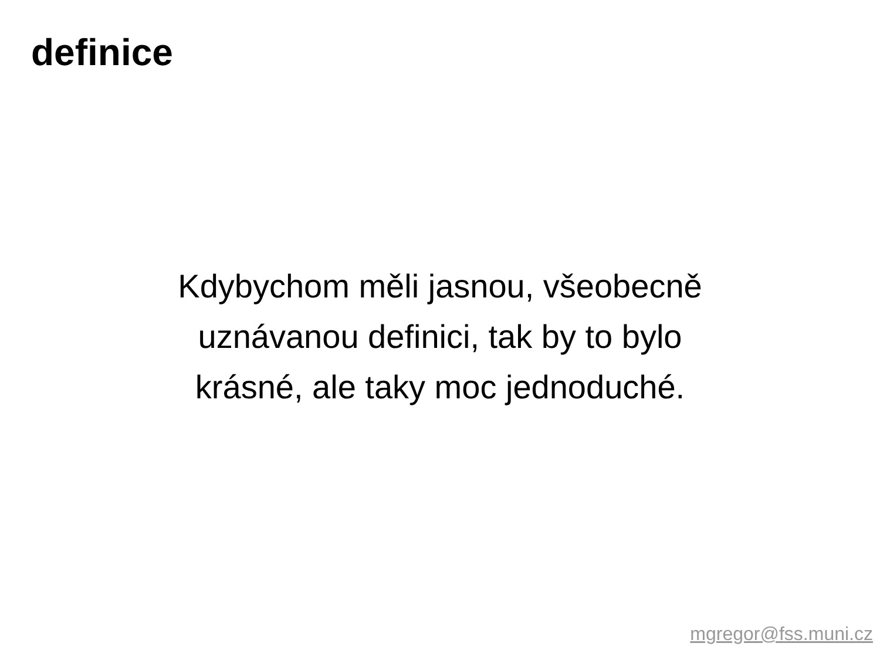definice
Kdybychom měli jasnou, všeobecně
uznávanou definici, tak by to bylo
krásné, ale taky moc jednoduché.
mgregor@fss.muni.cz